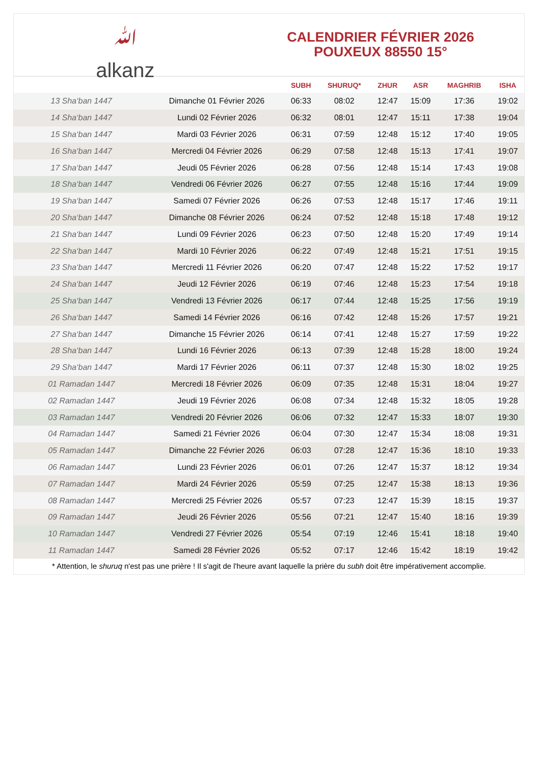ﷲ
alkanz
CALENDRIER FÉVRIER 2026
POUXEUX 88550 15°
| | | SUBH | SHURUQ* | ZHUR | ASR | MAGHRIB | ISHA |
| --- | --- | --- | --- | --- | --- | --- | --- |
| 13 Sha‘ban 1447 | Dimanche 01 Février 2026 | 06:33 | 08:02 | 12:47 | 15:09 | 17:36 | 19:02 |
| 14 Sha‘ban 1447 | Lundi 02 Février 2026 | 06:32 | 08:01 | 12:47 | 15:11 | 17:38 | 19:04 |
| 15 Sha‘ban 1447 | Mardi 03 Février 2026 | 06:31 | 07:59 | 12:48 | 15:12 | 17:40 | 19:05 |
| 16 Sha‘ban 1447 | Mercredi 04 Février 2026 | 06:29 | 07:58 | 12:48 | 15:13 | 17:41 | 19:07 |
| 17 Sha‘ban 1447 | Jeudi 05 Février 2026 | 06:28 | 07:56 | 12:48 | 15:14 | 17:43 | 19:08 |
| 18 Sha‘ban 1447 | Vendredi 06 Février 2026 | 06:27 | 07:55 | 12:48 | 15:16 | 17:44 | 19:09 |
| 19 Sha‘ban 1447 | Samedi 07 Février 2026 | 06:26 | 07:53 | 12:48 | 15:17 | 17:46 | 19:11 |
| 20 Sha‘ban 1447 | Dimanche 08 Février 2026 | 06:24 | 07:52 | 12:48 | 15:18 | 17:48 | 19:12 |
| 21 Sha‘ban 1447 | Lundi 09 Février 2026 | 06:23 | 07:50 | 12:48 | 15:20 | 17:49 | 19:14 |
| 22 Sha‘ban 1447 | Mardi 10 Février 2026 | 06:22 | 07:49 | 12:48 | 15:21 | 17:51 | 19:15 |
| 23 Sha‘ban 1447 | Mercredi 11 Février 2026 | 06:20 | 07:47 | 12:48 | 15:22 | 17:52 | 19:17 |
| 24 Sha‘ban 1447 | Jeudi 12 Février 2026 | 06:19 | 07:46 | 12:48 | 15:23 | 17:54 | 19:18 |
| 25 Sha‘ban 1447 | Vendredi 13 Février 2026 | 06:17 | 07:44 | 12:48 | 15:25 | 17:56 | 19:19 |
| 26 Sha‘ban 1447 | Samedi 14 Février 2026 | 06:16 | 07:42 | 12:48 | 15:26 | 17:57 | 19:21 |
| 27 Sha‘ban 1447 | Dimanche 15 Février 2026 | 06:14 | 07:41 | 12:48 | 15:27 | 17:59 | 19:22 |
| 28 Sha‘ban 1447 | Lundi 16 Février 2026 | 06:13 | 07:39 | 12:48 | 15:28 | 18:00 | 19:24 |
| 29 Sha‘ban 1447 | Mardi 17 Février 2026 | 06:11 | 07:37 | 12:48 | 15:30 | 18:02 | 19:25 |
| 01 Ramadan 1447 | Mercredi 18 Février 2026 | 06:09 | 07:35 | 12:48 | 15:31 | 18:04 | 19:27 |
| 02 Ramadan 1447 | Jeudi 19 Février 2026 | 06:08 | 07:34 | 12:48 | 15:32 | 18:05 | 19:28 |
| 03 Ramadan 1447 | Vendredi 20 Février 2026 | 06:06 | 07:32 | 12:47 | 15:33 | 18:07 | 19:30 |
| 04 Ramadan 1447 | Samedi 21 Février 2026 | 06:04 | 07:30 | 12:47 | 15:34 | 18:08 | 19:31 |
| 05 Ramadan 1447 | Dimanche 22 Février 2026 | 06:03 | 07:28 | 12:47 | 15:36 | 18:10 | 19:33 |
| 06 Ramadan 1447 | Lundi 23 Février 2026 | 06:01 | 07:26 | 12:47 | 15:37 | 18:12 | 19:34 |
| 07 Ramadan 1447 | Mardi 24 Février 2026 | 05:59 | 07:25 | 12:47 | 15:38 | 18:13 | 19:36 |
| 08 Ramadan 1447 | Mercredi 25 Février 2026 | 05:57 | 07:23 | 12:47 | 15:39 | 18:15 | 19:37 |
| 09 Ramadan 1447 | Jeudi 26 Février 2026 | 05:56 | 07:21 | 12:47 | 15:40 | 18:16 | 19:39 |
| 10 Ramadan 1447 | Vendredi 27 Février 2026 | 05:54 | 07:19 | 12:46 | 15:41 | 18:18 | 19:40 |
| 11 Ramadan 1447 | Samedi 28 Février 2026 | 05:52 | 07:17 | 12:46 | 15:42 | 18:19 | 19:42 |
* Attention, le shuruq n'est pas une prière ! Il s'agit de l'heure avant laquelle la prière du subh doit être impérativement accomplie.